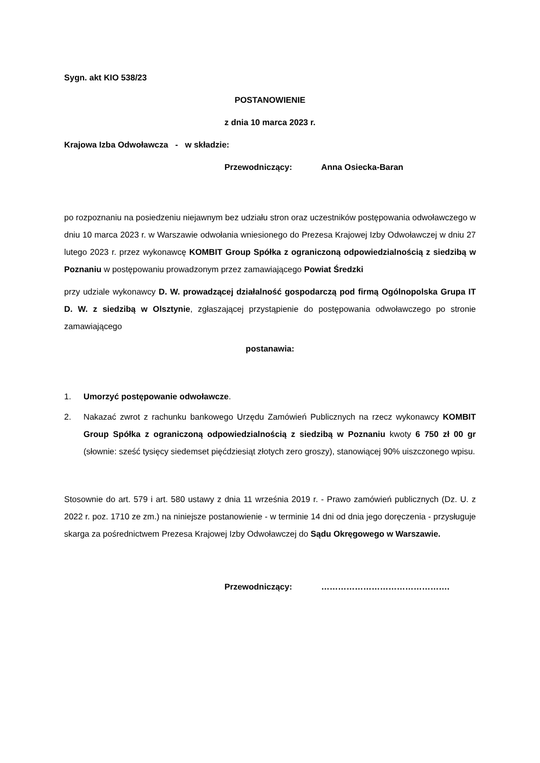Sygn. akt KIO 538/23
POSTANOWIENIE
z dnia 10 marca 2023 r.
Krajowa Izba Odwoławcza - w składzie:
Przewodniczący: Anna Osiecka-Baran
po rozpoznaniu na posiedzeniu niejawnym bez udziału stron oraz uczestników postępowania odwoławczego w dniu 10 marca 2023 r. w Warszawie odwołania wniesionego do Prezesa Krajowej Izby Odwoławczej w dniu 27 lutego 2023 r. przez wykonawcę KOMBIT Group Spółka z ograniczoną odpowiedzialnością z siedzibą w Poznaniu w postępowaniu prowadzonym przez zamawiającego Powiat Średzki
przy udziale wykonawcy D. W. prowadzącej działalność gospodarczą pod firmą Ogólnopolska Grupa IT D. W. z siedzibą w Olsztynie, zgłaszającej przystąpienie do postępowania odwoławczego po stronie zamawiającego
postanawia:
1. Umorzyć postępowanie odwoławcze.
2. Nakazać zwrot z rachunku bankowego Urzędu Zamówień Publicznych na rzecz wykonawcy KOMBIT Group Spółka z ograniczoną odpowiedzialnością z siedzibą w Poznaniu kwoty 6 750 zł 00 gr (słownie: sześć tysięcy siedemset pięćdziesiąt złotych zero groszy), stanowiącej 90% uiszczonego wpisu.
Stosownie do art. 579 i art. 580 ustawy z dnia 11 września 2019 r. - Prawo zamówień publicznych (Dz. U. z 2022 r. poz. 1710 ze zm.) na niniejsze postanowienie - w terminie 14 dni od dnia jego doręczenia - przysługuje skarga za pośrednictwem Prezesa Krajowej Izby Odwoławczej do Sądu Okręgowego w Warszawie.
Przewodniczący: ……………………………………….